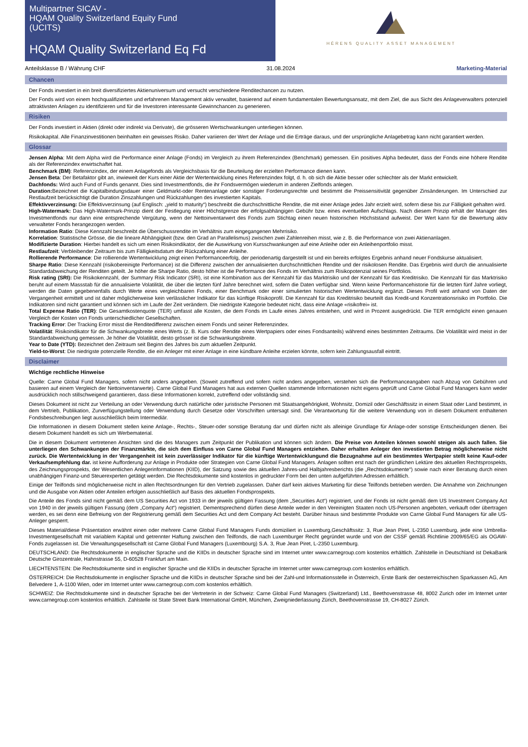Multipartner SICAV -
HQAM Quality Switzerland Equity Fund
(UCITS)
HQAM Quality Switzerland Eq Fd
HÉRENS QUALITY ASSET MANAGEMENT
Anteilsklasse B / Währung CHF 31.08.2024 Marketing-Material
Chancen
Der Fonds investiert in ein breit diversifiziertes Aktienuniversum und versucht verschiedene Renditechancen zu nutzen.
Der Fonds wird von einem hochqualifizierten und erfahrenen Management aktiv verwaltet, basierend auf einem fundamentalen Bewertungsansatz, mit dem Ziel, die aus Sicht des Anlageverwalters potenziell attraktivsten Anlagen zu identifizieren und für die Investoren interessante Gewinnchancen zu generieren.
Risiken
Der Fonds investiert in Aktien (direkt oder indirekt via Derivate), die grösseren Wertschwankungen unterliegen können.
Risikokapital. Alle Finanzinvestitionen beinhalten ein gewisses Risiko. Daher variieren der Wert der Anlage und die Erträge daraus, und der ursprüngliche Anlagebetrag kann nicht garantiert werden.
Glossar
Jensen Alpha: Mit dem Alpha wird die Performance einer Anlage (Fonds) im Vergleich zu ihrem Referenzindex (Benchmark) gemessen. Ein positives Alpha bedeutet, dass der Fonds eine höhere Rendite als der Referenzindex erwirtschaftet hat.
Benchmark (BM): Referenzindex, der einem Anlagefonds als Vergleichsbasis für die Beurteilung der erzielten Performance dienen kann.
Jensen Beta: Der Betafaktor gibt an, inwieweit der Kurs einer Aktie der Wertentwicklung eines Referenzindex folgt, d. h. ob sich die Aktie besser oder schlechter als der Markt entwickelt.
Dachfonds: Wird auch Fund of Funds genannt. Dies sind Investmentfonds, die ihr Fondsvermögen wiederum in anderen Zielfonds anlegen.
Duration: Bezeichnet die Kapitalbindungsdauer einer Geldmarkt-oder Rentenanlage oder sonstiger Forderungsrechte und bestimmt die Preissensitivität gegenüber Zinsänderungen. Im Unterschied zur Restlaufzeit berücksichtigt die Duration Zinszahlungen und Rückzahlungen des investierten Kapitals.
Effektivverzinsung: Die Effektivverzinsung (auf Englisch: „yield to maturity“) beschreibt die durchschnittliche Rendite, die mit einer Anlage jedes Jahr erzielt wird, sofern diese bis zur Fälligkeit gehalten wird.
High-Watermark: Das High-Watermark-Prinzip dient der Festlegung einer Höchstgrenze der erfolgsabhängigen Gebühr bzw. eines eventuellen Aufschlags. Nach diesem Prinzip erhält der Manager des Investmentfonds nur dann eine entsprechende Vergütung, wenn der Nettoinventarwert des Fonds zum Stichtag einen neuen historischen Höchststand aufweist. Der Wert kann für die Bewertung aktiv verwalteter Fonds herangezogen werden.
Information Ratio: Diese Kennzahl beschreibt die Überschussrendite im Verhältnis zum eingegangenen Mehrrisiko.
Korrelation: Statistische Grösse, die die lineare Abhängigkeit (bzw. den Grad an Parallelismus) zwischen zwei Zahlenreihen misst, wie z. B. die Performance von zwei Aktienanlagen.
Modifizierte Duration: Hierbei handelt es sich um einen Risikoindikator, der die Auswirkung von Kursschwankungen auf eine Anleihe oder ein Anleihenportfolio misst.
Restlaufzeit: Verbleibender Zeitraum bis zum Fälligkeitsdatum der Rückzahlung einer Anleihe.
Rollierende Performance: Die rollierende Wertentwicklung zeigt einen Performanceerfolg, der periodenartig dargestellt ist und ein bereits erfolgtes Ergebnis anhand neuer Fondskurse aktualisiert.
Sharpe Ratio: Diese Kennzahl (risikobereinigte Performance) ist die Differenz zwischen der annualisierten durchschnittlichen Rendite und der risikolosen Rendite. Das Ergebnis wird durch die annualisierte Standardabweichung der Renditen geteilt. Je höher die Sharpe Ratio, desto höher ist die Performance des Fonds im Verhältnis zum Risikopotenzial seines Portfolios.
Risk rating (SRI): Die Risikokennzahl, der Summary Risk Indicator (SRI), ist eine Kombination aus der Kennzahl für das Marktrisiko und der Kennzahl für das Kreditrisiko. Die Kennzahl für das Marktrisiko beruht auf einem Massstab für die annualisierte Volatilität, die über die letzten fünf Jahre berechnet wird, sofern die Daten verfügbar sind. Wenn keine Performancehistorie für die letzten fünf Jahre vorliegt, werden die Daten gegebenenfalls durch Werte eines vergleichbaren Fonds, einer Benchmark oder einer simulierten historischen Wertentwicklung ergänzt. Dieses Profil wird anhand von Daten der Vergangenheit ermittelt und ist daher möglicherweise kein verlässlicher Indikator für das künftige Risikoprofil. Die Kennzahl für das Kreditrisiko beurteilt das Kredit-und Konzentrationsrisiko im Portfolio. Die Indikatoren sind nicht garantiert und können sich im Laufe der Zeit verändern. Die niedrigste Kategorie bedeutet nicht, dass eine Anlage «risikofrei» ist.
Total Expense Ratio (TER): Die Gesamtkostenquote (TER) umfasst alle Kosten, die dem Fonds im Laufe eines Jahres entstehen, und wird in Prozent ausgedrückt. Die TER ermöglicht einen genauen Vergleich der Kosten von Fonds unterschiedlicher Gesellschaften.
Tracking Error: Der Tracking Error misst die Renditedifferenz zwischen einem Fonds und seiner Referenzindex.
Volatilität: Risikoindikator für die Schwankungsbreite eines Werts (z. B. Kurs oder Rendite eines Wertpapiers oder eines Fondsanteils) während eines bestimmten Zeitraums. Die Volatilität wird meist in der Standardabweichung gemessen. Je höher die Volatilität, desto grösser ist die Schwankungsbreite.
Year to Date (YTD): Bezeichnet den Zeitraum seit Beginn des Jahres bis zum aktuellen Zeitpunkt.
Yield-to-Worst: Die niedrigste potenzielle Rendite, die ein Anleger mit einer Anlage in eine kündbare Anleihe erzielen könnte, sofern kein Zahlungsausfall eintritt.
Disclaimer
Wichtige rechtliche Hinweise
Quelle: Carne Global Fund Managers, sofern nicht anders angegeben. (Soweit zutreffend und sofern nicht anders angegeben, verstehen sich die Performanceangaben nach Abzug von Gebühren und basieren auf einem Vergleich der Nettoinventarwerte). Carne Global Fund Managers hat aus externen Quellen stammende Informationen nicht eigens geprüft und Carne Global Fund Managers kann weder ausdrücklich noch stillschweigend garantieren, dass diese Informationen korrekt, zutreffend oder vollständig sind.
Dieses Dokument ist nicht zur Verteilung an oder Verwendung durch natürliche oder juristische Personen mit Staatsangehörigkeit, Wohnsitz, Domizil oder Geschäftssitz in einem Staat oder Land bestimmt, in dem Vertrieb, Publikation, Zurverfügungstellung oder Verwendung durch Gesetze oder Vorschriften untersagt sind. Die Verantwortung für die weitere Verwendung von in diesem Dokument enthaltenen Fondsbeschreibungen liegt ausschließlich beim Intermediär.
Die Informationen in diesem Dokument stellen keine Anlage-, Rechts-, Steuer-oder sonstige Beratung dar und dürfen nicht als alleinige Grundlage für Anlage-oder sonstige Entscheidungen dienen. Bei diesem Dokument handelt es sich um Werbematerial.
Die in diesem Dokument vertretenen Ansichten sind die des Managers zum Zeitpunkt der Publikation und können sich ändern. Die Preise von Anteilen können sowohl steigen als auch fallen. Sie unterliegen den Schwankungen der Finanzmärkte, die sich dem Einfluss von Carne Global Fund Managers entziehen. Daher erhalten Anleger den investierten Betrag möglicherweise nicht zurück. Die Wertentwicklung in der Vergangenheit ist kein zuverlässiger Indikator für die künftige Wertentwicklungund die Bezugnahme auf ein bestimmtes Wertpapier stellt keine Kauf-oder Verkaufsempfehlung dar. ist keine Aufforderung zur Anlage in Produkte oder Strategien von Carne Global Fund Managers. Anlagen sollten erst nach der gründlichen Lektüre des aktuellen Rechtsprospekts, des Zeichnungsprospekts, der Wesentlichen Anlegerinformationen (KIID), der Satzung sowie des aktuellen Jahres-und Halbjahresberichts (die „Rechtsdokumente“) sowie nach einer Beratung durch einen unabhängigen Finanz-und Steuerexperten getätigt werden. Die Rechtsdokumente sind kostenlos in gedruckter Form bei den unten aufgeführten Adressen erhältlich.
Einige der Teilfonds sind möglicherweise nicht in allen Rechtsordnungen für den Vertrieb zugelassen. Daher darf kein aktives Marketing für diese Teilfonds betrieben werden. Die Annahme von Zeichnungen und die Ausgabe von Aktien oder Anteilen erfolgen ausschließlich auf Basis des aktuellen Fondsprospekts.
Die Anteile des Fonds sind nicht gemäß dem US Securities Act von 1933 in der jeweils gültigen Fassung (dem „Securities Act“) registriert, und der Fonds ist nicht gemäß dem US Investment Company Act von 1940 in der jeweils gültigen Fassung (dem „Company Act“) registriert. Dementsprechend dürfen diese Anteile weder in den Vereinigten Staaten noch US-Personen angeboten, verkauft oder übertragen werden, es sei denn eine Befreiung von der Registrierung gemäß dem Securities Act und dem Company Act besteht. Darüber hinaus sind bestimmte Produkte von Carne Global Fund Managers für alle US-Anleger gesperrt.
Dieses Material/diese Präsentation erwähnt einen oder mehrere Carne Global Fund Managers Funds domiziliert in Luxemburg,Geschäftssitz: 3, Rue Jean Piret, L-2350 Luxemburg, jede eine Umbrella-Investmentgesellschaft mit variablem Kapital und getrennter Haftung zwischen den Teilfonds, die nach Luxemburger Recht gegründet wurde und von der CSSF gemäß Richtlinie 2009/65/EG als OGAW-Fonds zugelassen ist. Die Verwaltungsgesellschaft ist Carne Global Fund Managers (Luxembourg) S.A. 3, Rue Jean Piret, L-2350 Luxemburg.
DEUTSCHLAND: Die Rechtsdokumente in englischer Sprache und die KIIDs in deutscher Sprache sind im Internet unter www.carnegroup.com kostenlos erhältlich. Zahlstelle in Deutschland ist DekaBank Deutsche Girozentrale, Hahnstrasse 55, D-60528 Frankfurt am Main.
LIECHTENSTEIN: Die Rechtsdokumente sind in englischer Sprache und die KIIDs in deutscher Sprache im Internet unter www.carnegroup.com kostenlos erhältlich.
ÖSTERREICH: Die Rechtsdokumente in englischer Sprache und die KIIDs in deutscher Sprache sind bei der Zahl-und Informationsstelle in Österreich, Erste Bank der oesterreichischen Sparkassen AG, Am Belvedere 1, A-1100 Wien, oder im Internet unter www.carnegroup.com.com kostenlos erhältlich.
SCHWEIZ: Die Rechtsdokumente sind in deutscher Sprache bei der Vertreterin in der Schweiz: Carne Global Fund Managers (Switzerland) Ltd., Beethovenstrasse 48, 8002 Zurich oder im Internet unter www.carnegroup.com kostenlos erhältlich. Zahlstelle ist State Street Bank International GmbH, München, Zweigniederlassung Zürich, Beethovenstrasse 19, CH-8027 Zürich.